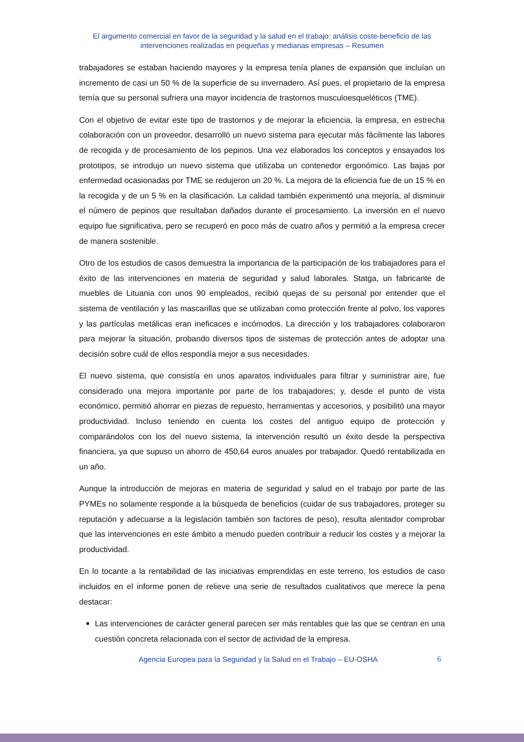El argumento comercial en favor de la seguridad y la salud en el trabajo: análisis coste-beneficio de las intervenciones realizadas en pequeñas y medianas empresas – Resumen
trabajadores se estaban haciendo mayores y la empresa tenía planes de expansión que incluían un incremento de casi un 50 % de la superficie de su invernadero. Así pues, el propietario de la empresa temía que su personal sufriera una mayor incidencia de trastornos musculoesqueléticos (TME).
Con el objetivo de evitar este tipo de trastornos y de mejorar la eficiencia, la empresa, en estrecha colaboración con un proveedor, desarrolló un nuevo sistema para ejecutar más fácilmente las labores de recogida y de procesamiento de los pepinos. Una vez elaborados los conceptos y ensayados los prototipos, se introdujo un nuevo sistema que utilizaba un contenedor ergonómico. Las bajas por enfermedad ocasionadas por TME se redujeron un 20 %. La mejora de la eficiencia fue de un 15 % en la recogida y de un 5 % en la clasificación. La calidad también experimentó una mejoría, al disminuir el número de pepinos que resultaban dañados durante el procesamiento. La inversión en el nuevo equipo fue significativa, pero se recuperó en poco más de cuatro años y permitió a la empresa crecer de manera sostenible.
Otro de los estudios de casos demuestra la importancia de la participación de los trabajadores para el éxito de las intervenciones en materia de seguridad y salud laborales. Statga, un fabricante de muebles de Lituania con unos 90 empleados, recibió quejas de su personal por entender que el sistema de ventilación y las mascarillas que se utilizaban como protección frente al polvo, los vapores y las partículas metálicas eran ineficaces e incómodos. La dirección y los trabajadores colaboraron para mejorar la situación, probando diversos tipos de sistemas de protección antes de adoptar una decisión sobre cuál de ellos respondía mejor a sus necesidades.
El nuevo sistema, que consistía en unos aparatos individuales para filtrar y suministrar aire, fue considerado una mejora importante por parte de los trabajadores; y, desde el punto de vista económico, permitió ahorrar en piezas de repuesto, herramientas y accesorios, y posibilitó una mayor productividad. Incluso teniendo en cuenta los costes del antiguo equipo de protección y comparándolos con los del nuevo sistema, la intervención resultó un éxito desde la perspectiva financiera, ya que supuso un ahorro de 450,64 euros anuales por trabajador. Quedó rentabilizada en un año.
Aunque la introducción de mejoras en materia de seguridad y salud en el trabajo por parte de las PYMEs no solamente responde a la búsqueda de beneficios (cuidar de sus trabajadores, proteger su reputación y adecuarse a la legislación también son factores de peso), resulta alentador comprobar que las intervenciones en este ámbito a menudo pueden contribuir a reducir los costes y a mejorar la productividad.
En lo tocante a la rentabilidad de las iniciativas emprendidas en este terreno, los estudios de caso incluidos en el informe ponen de relieve una serie de resultados cualitativos que merece la pena destacar:
Las intervenciones de carácter general parecen ser más rentables que las que se centran en una cuestión concreta relacionada con el sector de actividad de la empresa.
Agencia Europea para la Seguridad y la Salud en el Trabajo – EU-OSHA 6